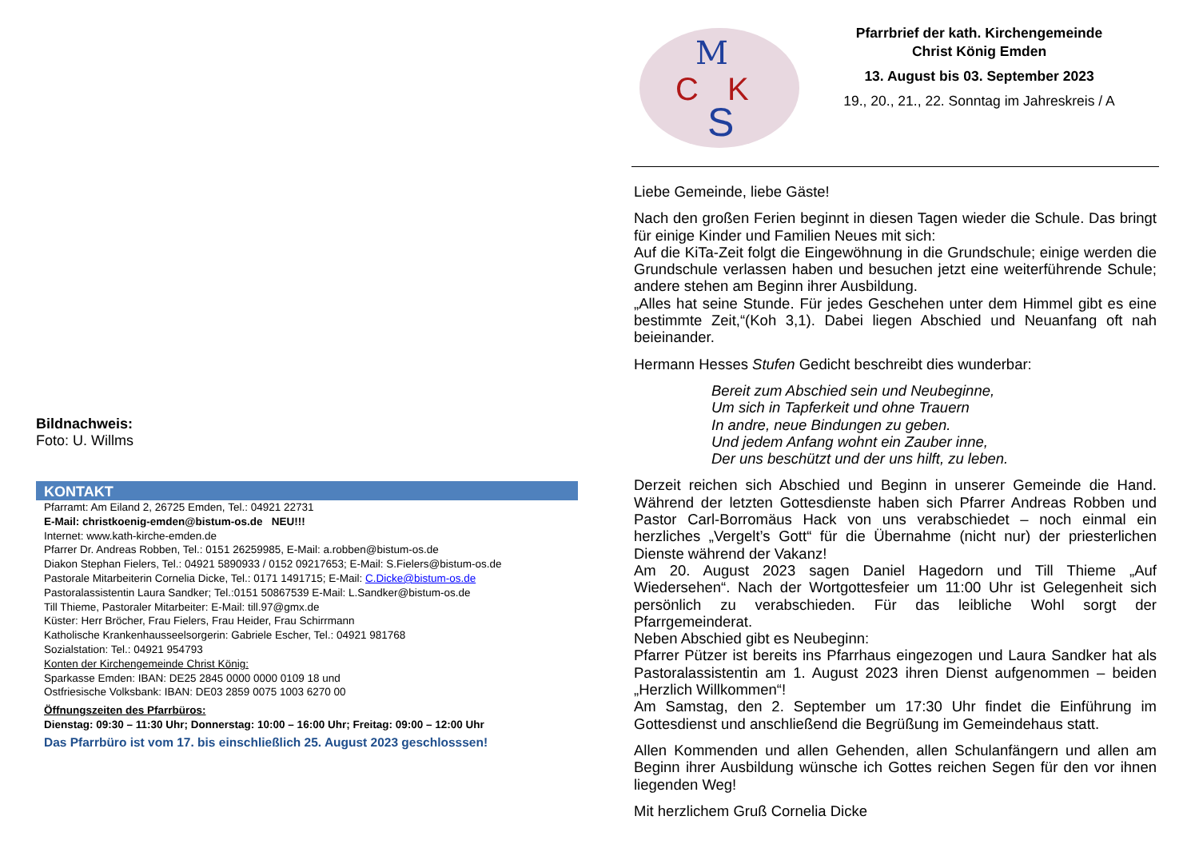Bildnachweis:
Foto: U. Willms
KONTAKT
Pfarramt: Am Eiland 2, 26725 Emden, Tel.: 04921 22731
E-Mail: christkoenig-emden@bistum-os.de NEU!!!
Internet: www.kath-kirche-emden.de
Pfarrer Dr. Andreas Robben, Tel.: 0151 26259985, E-Mail: a.robben@bistum-os.de
Diakon Stephan Fielers, Tel.: 04921 5890933 / 0152 09217653; E-Mail: S.Fielers@bistum-os.de
Pastorale Mitarbeiterin Cornelia Dicke, Tel.: 0171 1491715; E-Mail: C.Dicke@bistum-os.de
Pastoralassistentin Laura Sandker; Tel.:0151 50867539 E-Mail: L.Sandker@bistum-os.de
Till Thieme, Pastoraler Mitarbeiter: E-Mail: till.97@gmx.de
Küster: Herr Bröcher, Frau Fielers, Frau Heider, Frau Schirrmann
Katholische Krankenhausseelsorgerin: Gabriele Escher, Tel.: 04921 981768
Sozialstation: Tel.: 04921 954793
Konten der Kirchengemeinde Christ König:
Sparkasse Emden: IBAN: DE25 2845 0000 0000 0109 18 und
Ostfriesische Volksbank: IBAN: DE03 2859 0075 1003 6270 00
Öffnungszeiten des Pfarrbüros:
Dienstag: 09:30 – 11:30 Uhr; Donnerstag: 10:00 – 16:00 Uhr; Freitag: 09:00 – 12:00 Uhr
Das Pfarrbüro ist vom 17. bis einschließlich 25. August 2023 geschlosssen!
M
C
K
S
Pfarrbrief der kath. Kirchengemeinde
Christ König Emden
13. August bis 03. September 2023
19., 20., 21., 22. Sonntag im Jahreskreis / A
Liebe Gemeinde, liebe Gäste!
Nach den großen Ferien beginnt in diesen Tagen wieder die Schule. Das bringt für einige Kinder und Familien Neues mit sich:
Auf die KiTa-Zeit folgt die Eingewöhnung in die Grundschule; einige werden die Grundschule verlassen haben und besuchen jetzt eine weiterführende Schule; andere stehen am Beginn ihrer Ausbildung.
„Alles hat seine Stunde. Für jedes Geschehen unter dem Himmel gibt es eine bestimmte Zeit,“(Koh 3,1). Dabei liegen Abschied und Neuanfang oft nah beieinander.
Hermann Hesses Stufen Gedicht beschreibt dies wunderbar:
Bereit zum Abschied sein und Neubeginne,
Um sich in Tapferkeit und ohne Trauern
In andre, neue Bindungen zu geben.
Und jedem Anfang wohnt ein Zauber inne,
Der uns beschützt und der uns hilft, zu leben.
Derzeit reichen sich Abschied und Beginn in unserer Gemeinde die Hand. Während der letzten Gottesdienste haben sich Pfarrer Andreas Robben und Pastor Carl-Borromäus Hack von uns verabschiedet – noch einmal ein herzliches „Vergelt’s Gott“ für die Übernahme (nicht nur) der priesterlichen Dienste während der Vakanz!
Am 20. August 2023 sagen Daniel Hagedorn und Till Thieme „Auf Wiedersehen“. Nach der Wortgottesfeier um 11:00 Uhr ist Gelegenheit sich persönlich zu verabschieden. Für das leibliche Wohl sorgt der Pfarrgemeinderat.
Neben Abschied gibt es Neubeginn:
Pfarrer Pützer ist bereits ins Pfarrhaus eingezogen und Laura Sandker hat als Pastoralassistentin am 1. August 2023 ihren Dienst aufgenommen – beiden „Herzlich Willkommen“!
Am Samstag, den 2. September um 17:30 Uhr findet die Einführung im Gottesdienst und anschließend die Begrüßung im Gemeindehaus statt.
Allen Kommenden und allen Gehenden, allen Schulanfängern und allen am Beginn ihrer Ausbildung wünsche ich Gottes reichen Segen für den vor ihnen liegenden Weg!
Mit herzlichem Gruß Cornelia Dicke